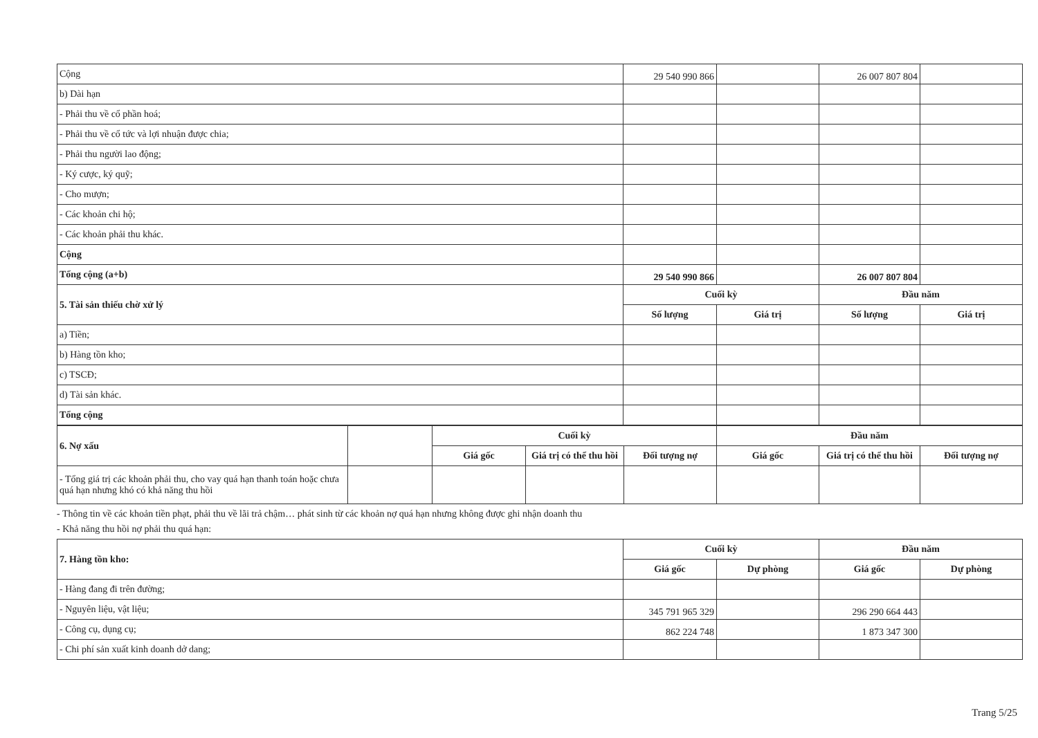| Cộng | 29 540 990 866 | | 26 007 807 804 | |
| b) Dài hạn | | | | |
| - Phải thu về cổ phần hoá; | | | | |
| - Phải thu về cổ tức và lợi nhuận được chia; | | | | |
| - Phải thu người lao động; | | | | |
| - Ký cược, ký quỹ; | | | | |
| - Cho mượn; | | | | |
| - Các khoản chi hộ; | | | | |
| - Các khoản phải thu khác. | | | | |
| Cộng | | | | |
| Tổng cộng (a+b) | 29 540 990 866 | | 26 007 807 804 | |
| 5. Tài sản thiếu chờ xử lý | Cuối kỳ | | Đầu năm | |
| | Số lượng | Giá trị | Số lượng | Giá trị |
| a) Tiền; | | | | |
| b) Hàng tồn kho; | | | | |
| c) TSCĐ; | | | | |
| d) Tài sản khác. | | | | |
| Tổng cộng | | | | |
| 6. Nợ xấu | | Cuối kỳ | | | Đầu năm | | |
| | | Giá gốc | Giá trị có thể thu hồi | Đối tượng nợ | Giá gốc | Giá trị có thể thu hồi | Đối tượng nợ |
| - Tổng giá trị các khoản phải thu, cho vay quá hạn thanh toán hoặc chưa quá hạn nhưng khó có khả năng thu hồi | | | | | | | |
- Thông tin về các khoản tiền phạt, phải thu về lãi trả chậm… phát sinh từ các khoản nợ quá hạn nhưng không được ghi nhận doanh thu
- Khả năng thu hồi nợ phải thu quá hạn:
| 7. Hàng tồn kho: | Cuối kỳ | | Đầu năm | |
| | Giá gốc | Dự phòng | Giá gốc | Dự phòng |
| - Hàng đang đi trên đường; | | | | |
| - Nguyên liệu, vật liệu; | 345 791 965 329 | | 296 290 664 443 | |
| - Công cụ, dụng cụ; | 862 224 748 | | 1 873 347 300 | |
| - Chi phí sản xuất kinh doanh dở dang; | | | | |
Trang 5/25